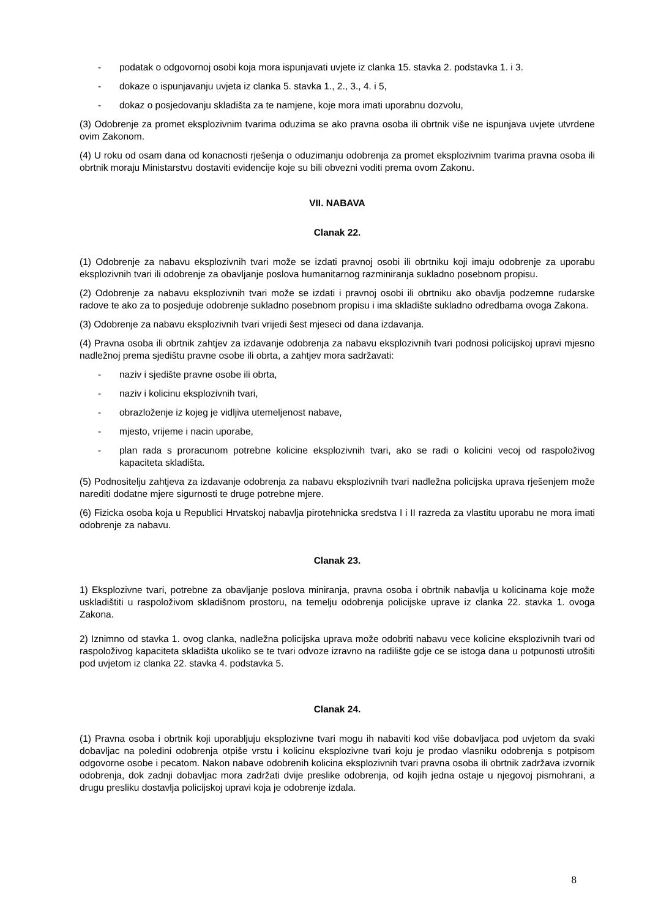- podatak o odgovornoj osobi koja mora ispunjavati uvjete iz clanka 15. stavka 2. podstavka 1. i 3.
- dokaze o ispunjavanju uvjeta iz clanka 5. stavka 1., 2., 3., 4. i 5,
- dokaz o posjedovanju skladišta za te namjene, koje mora imati uporabnu dozvolu,
(3) Odobrenje za promet eksplozivnim tvarima oduzima se ako pravna osoba ili obrtnik više ne ispunjava uvjete utvrdene ovim Zakonom.
(4) U roku od osam dana od konacnosti rješenja o oduzimanju odobrenja za promet eksplozivnim tvarima pravna osoba ili obrtnik moraju Ministarstvu dostaviti evidencije koje su bili obvezni voditi prema ovom Zakonu.
VII. NABAVA
Clanak 22.
(1) Odobrenje za nabavu eksplozivnih tvari može se izdati pravnoj osobi ili obrtniku koji imaju odobrenje za uporabu eksplozivnih tvari ili odobrenje za obavljanje poslova humanitarnog razminiranja sukladno posebnom propisu.
(2) Odobrenje za nabavu eksplozivnih tvari može se izdati i pravnoj osobi ili obrtniku ako obavlja podzemne rudarske radove te ako za to posjeduje odobrenje sukladno posebnom propisu i ima skladište sukladno odredbama ovoga Zakona.
(3) Odobrenje za nabavu eksplozivnih tvari vrijedi šest mjeseci od dana izdavanja.
(4) Pravna osoba ili obrtnik zahtjev za izdavanje odobrenja za nabavu eksplozivnih tvari podnosi policijskoj upravi mjesno nadležnoj prema sjedištu pravne osobe ili obrta, a zahtjev mora sadržavati:
- naziv i sjedište pravne osobe ili obrta,
- naziv i kolicinu eksplozivnih tvari,
- obrazloženje iz kojeg je vidljiva utemeljenost nabave,
- mjesto, vrijeme i nacin uporabe,
- plan rada s proracunom potrebne kolicine eksplozivnih tvari, ako se radi o kolicini vecoj od raspoloživog kapaciteta skladišta.
(5) Podnositelju zahtjeva za izdavanje odobrenja za nabavu eksplozivnih tvari nadležna policijska uprava rješenjem može narediti dodatne mjere sigurnosti te druge potrebne mjere.
(6) Fizicka osoba koja u Republici Hrvatskoj nabavlja pirotehnicka sredstva I i II razreda za vlastitu uporabu ne mora imati odobrenje za nabavu.
Clanak 23.
1) Eksplozivne tvari, potrebne za obavljanje poslova miniranja, pravna osoba i obrtnik nabavlja u kolicinama koje može uskladištiti u raspoloživom skladišnom prostoru, na temelju odobrenja policijske uprave iz clanka 22. stavka 1. ovoga Zakona.
2) Iznimno od stavka 1. ovog clanka, nadležna policijska uprava može odobriti nabavu vece kolicine eksplozivnih tvari od raspoloživog kapaciteta skladišta ukoliko se te tvari odvoze izravno na radilište gdje ce se istoga dana u potpunosti utrošiti pod uvjetom iz clanka 22. stavka 4. podstavka 5.
Clanak 24.
(1) Pravna osoba i obrtnik koji uporabljuju eksplozivne tvari mogu ih nabaviti kod više dobavljaca pod uvjetom da svaki dobavljac na poledini odobrenja otpiše vrstu i kolicinu eksplozivne tvari koju je prodao vlasniku odobrenja s potpisom odgovorne osobe i pecatom. Nakon nabave odobrenih kolicina eksplozivnih tvari pravna osoba ili obrtnik zadržava izvornik odobrenja, dok zadnji dobavljac mora zadržati dvije preslike odobrenja, od kojih jedna ostaje u njegovoj pismohrani, a drugu presliku dostavlja policijskoj upravi koja je odobrenje izdala.
8